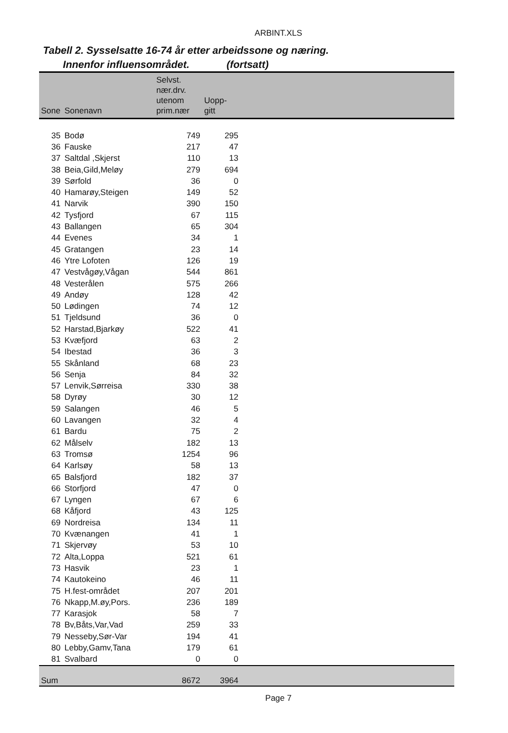ARBINT.XLS
Tabell 2. Sysselsatte 16-74 år etter arbeidssone og næring.
Innenfor influensområdet. (fortsatt)
| Sone | Sonenavn | Selvst. nær.drv. utenom prim.nær | Uopp- gitt | |
| --- | --- | --- | --- | --- |
| 35 | Bodø | 749 | 295 | |
| 36 | Fauske | 217 | 47 | |
| 37 | Saltdal ,Skjerst | 110 | 13 | |
| 38 | Beia,Gild,Meløy | 279 | 694 | |
| 39 | Sørfold | 36 | 0 | |
| 40 | Hamarøy,Steigen | 149 | 52 | |
| 41 | Narvik | 390 | 150 | |
| 42 | Tysfjord | 67 | 115 | |
| 43 | Ballangen | 65 | 304 | |
| 44 | Evenes | 34 | 1 | |
| 45 | Gratangen | 23 | 14 | |
| 46 | Ytre Lofoten | 126 | 19 | |
| 47 | Vestvågøy,Vågan | 544 | 861 | |
| 48 | Vesterålen | 575 | 266 | |
| 49 | Andøy | 128 | 42 | |
| 50 | Lødingen | 74 | 12 | |
| 51 | Tjeldsund | 36 | 0 | |
| 52 | Harstad,Bjarkøy | 522 | 41 | |
| 53 | Kvæfjord | 63 | 2 | |
| 54 | Ibestad | 36 | 3 | |
| 55 | Skånland | 68 | 23 | |
| 56 | Senja | 84 | 32 | |
| 57 | Lenvik,Sørreisa | 330 | 38 | |
| 58 | Dyrøy | 30 | 12 | |
| 59 | Salangen | 46 | 5 | |
| 60 | Lavangen | 32 | 4 | |
| 61 | Bardu | 75 | 2 | |
| 62 | Målselv | 182 | 13 | |
| 63 | Tromsø | 1254 | 96 | |
| 64 | Karlsøy | 58 | 13 | |
| 65 | Balsfjord | 182 | 37 | |
| 66 | Storfjord | 47 | 0 | |
| 67 | Lyngen | 67 | 6 | |
| 68 | Kåfjord | 43 | 125 | |
| 69 | Nordreisa | 134 | 11 | |
| 70 | Kvænangen | 41 | 1 | |
| 71 | Skjervøy | 53 | 10 | |
| 72 | Alta,Loppa | 521 | 61 | |
| 73 | Hasvik | 23 | 1 | |
| 74 | Kautokeino | 46 | 11 | |
| 75 | H.fest-området | 207 | 201 | |
| 76 | Nkapp,M.øy,Pors. | 236 | 189 | |
| 77 | Karasjok | 58 | 7 | |
| 78 | Bv,Båts,Var,Vad | 259 | 33 | |
| 79 | Nesseby,Sør-Var | 194 | 41 | |
| 80 | Lebby,Gamv,Tana | 179 | 61 | |
| 81 | Svalbard | 0 | 0 | |
| Sum | | 8672 | 3964 | |
Page 7